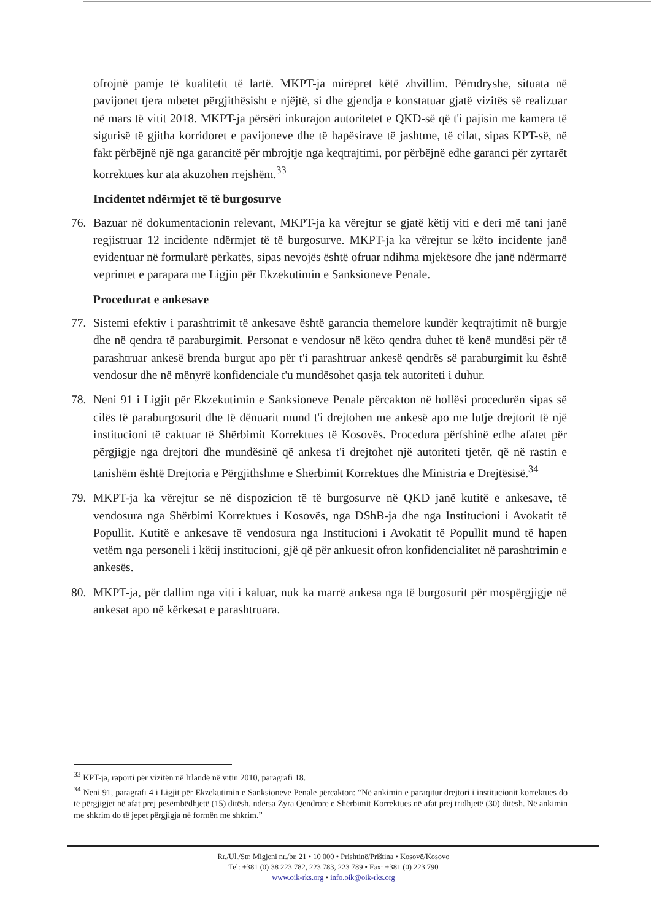ofrojnë pamje të kualitetit të lartë. MKPT-ja mirëpret këtë zhvillim. Përndryshe, situata në pavijonet tjera mbetet përgjithësisht e njëjtë, si dhe gjendja e konstatuar gjatë vizitës së realizuar në mars të vitit 2018. MKPT-ja përsëri inkurajon autoritetet e QKD-së që t'i pajisin me kamera të sigurisë të gjitha korridoret e pavijoneve dhe të hapësirave të jashtme, të cilat, sipas KPT-së, në fakt përbëjnë një nga garancitë për mbrojtje nga keqtrajtimi, por përbëjnë edhe garanci për zyrtarët korrektues kur ata akuzohen rrejshëm.<sup>33</sup>
Incidentet ndërmjet të të burgosurve
76. Bazuar në dokumentacionin relevant, MKPT-ja ka vërejtur se gjatë këtij viti e deri më tani janë regjistruar 12 incidente ndërmjet të të burgosurve. MKPT-ja ka vërejtur se këto incidente janë evidentuar në formularë përkatës, sipas nevojës është ofruar ndihma mjekësore dhe janë ndërmarrë veprimet e parapara me Ligjin për Ekzekutimin e Sanksioneve Penale.
Procedurat e ankesave
77. Sistemi efektiv i parashtrimit të ankesave është garancia themelore kundër keqtrajtimit në burgje dhe në qendra të paraburgimit. Personat e vendosur në këto qendra duhet të kenë mundësi për të parashtruar ankesë brenda burgut apo për t'i parashtruar ankesë qendrës së paraburgimit ku është vendosur dhe në mënyrë konfidenciale t'u mundësohet qasja tek autoriteti i duhur.
78. Neni 91 i Ligjit për Ekzekutimin e Sanksioneve Penale përcakton në hollësi procedurën sipas së cilës të paraburgosurit dhe të dënuarit mund t'i drejtohen me ankesë apo me lutje drejtorit të një institucioni të caktuar të Shërbimit Korrektues të Kosovës. Procedura përfshinë edhe afatet për përgjigje nga drejtori dhe mundësinë që ankesa t'i drejtohet një autoriteti tjetër, që në rastin e tanishëm është Drejtoria e Përgjithshme e Shërbimit Korrektues dhe Ministria e Drejtësisë.<sup>34</sup>
79. MKPT-ja ka vërejtur se në dispozicion të të burgosurve në QKD janë kutitë e ankesave, të vendosura nga Shërbimi Korrektues i Kosovës, nga DShB-ja dhe nga Institucioni i Avokatit të Popullit. Kutitë e ankesave të vendosura nga Institucioni i Avokatit të Popullit mund të hapen vetëm nga personeli i këtij institucioni, gjë që për ankuesit ofron konfidencialitet në parashtrimin e ankesës.
80. MKPT-ja, për dallim nga viti i kaluar, nuk ka marrë ankesa nga të burgosurit për mospërgjigje në ankesat apo në kërkesat e parashtruara.
<sup>33</sup> KPT-ja, raporti për vizitën në Irlandë në vitin 2010, paragrafi 18.
<sup>34</sup> Neni 91, paragrafi 4 i Ligjit për Ekzekutimin e Sanksioneve Penale përcakton: “Në ankimin e paraqitur drejtori i institucionit korrektues do të përgjigjet në afat prej pesëmbëdhjetë (15) ditësh, ndërsa Zyra Qendrore e Shërbimit Korrektues në afat prej tridhjetë (30) ditësh. Në ankimin me shkrim do të jepet përgjigja në formën me shkrim.”
Rr./Ul./Str. Migjeni nr./br. 21 • 10 000 • Prishtinë/Priština • Kosovë/Kosovo
Tel: +381 (0) 38 223 782, 223 783, 223 789 • Fax: +381 (0) 223 790
www.oik-rks.org • info.oik@oik-rks.org